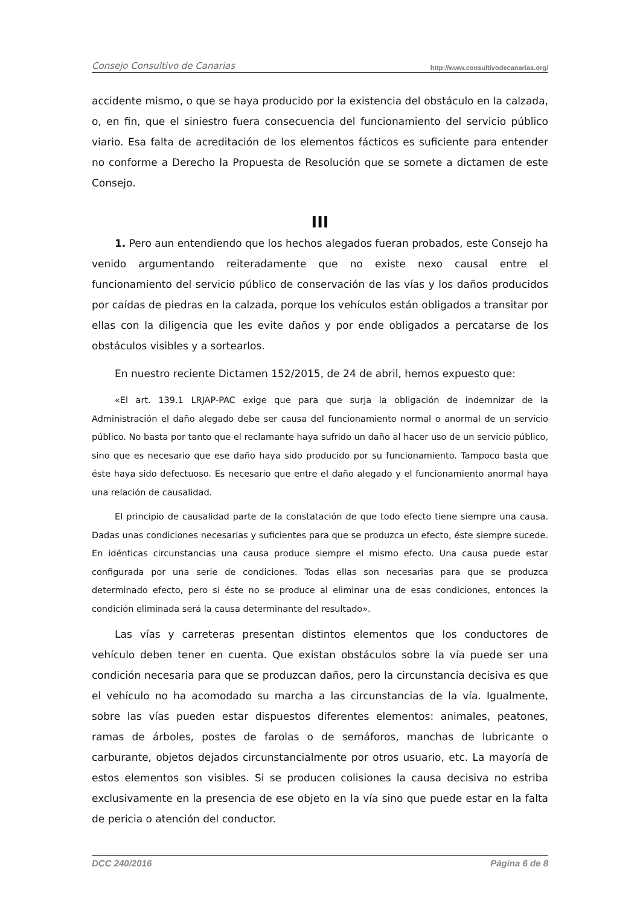Consejo Consultivo de Canarias http://www.consultivodecanarias.org/
accidente mismo, o que se haya producido por la existencia del obstáculo en la calzada, o, en fin, que el siniestro fuera consecuencia del funcionamiento del servicio público viario. Esa falta de acreditación de los elementos fácticos es suficiente para entender no conforme a Derecho la Propuesta de Resolución que se somete a dictamen de este Consejo.
III
1. Pero aun entendiendo que los hechos alegados fueran probados, este Consejo ha venido argumentando reiteradamente que no existe nexo causal entre el funcionamiento del servicio público de conservación de las vías y los daños producidos por caídas de piedras en la calzada, porque los vehículos están obligados a transitar por ellas con la diligencia que les evite daños y por ende obligados a percatarse de los obstáculos visibles y a sortearlos.
En nuestro reciente Dictamen 152/2015, de 24 de abril, hemos expuesto que:
«El art. 139.1 LRJAP-PAC exige que para que surja la obligación de indemnizar de la Administración el daño alegado debe ser causa del funcionamiento normal o anormal de un servicio público. No basta por tanto que el reclamante haya sufrido un daño al hacer uso de un servicio público, sino que es necesario que ese daño haya sido producido por su funcionamiento. Tampoco basta que éste haya sido defectuoso. Es necesario que entre el daño alegado y el funcionamiento anormal haya una relación de causalidad.
El principio de causalidad parte de la constatación de que todo efecto tiene siempre una causa. Dadas unas condiciones necesarias y suficientes para que se produzca un efecto, éste siempre sucede. En idénticas circunstancias una causa produce siempre el mismo efecto. Una causa puede estar configurada por una serie de condiciones. Todas ellas son necesarias para que se produzca determinado efecto, pero si éste no se produce al eliminar una de esas condiciones, entonces la condición eliminada será la causa determinante del resultado».
Las vías y carreteras presentan distintos elementos que los conductores de vehículo deben tener en cuenta. Que existan obstáculos sobre la vía puede ser una condición necesaria para que se produzcan daños, pero la circunstancia decisiva es que el vehículo no ha acomodado su marcha a las circunstancias de la vía. Igualmente, sobre las vías pueden estar dispuestos diferentes elementos: animales, peatones, ramas de árboles, postes de farolas o de semáforos, manchas de lubricante o carburante, objetos dejados circunstancialmente por otros usuario, etc. La mayoría de estos elementos son visibles. Si se producen colisiones la causa decisiva no estriba exclusivamente en la presencia de ese objeto en la vía sino que puede estar en la falta de pericia o atención del conductor.
DCC 240/2016 Página 6 de 8